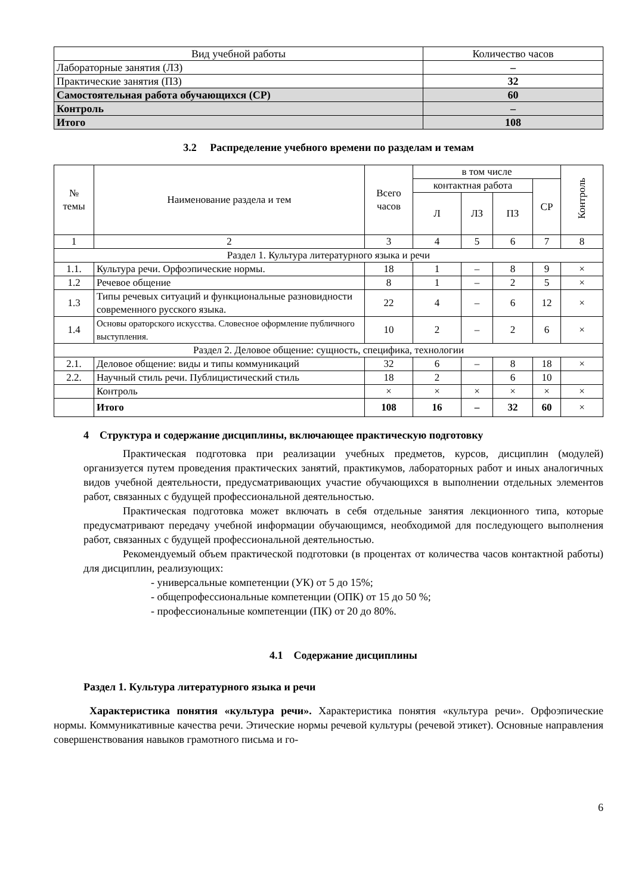| Вид учебной работы | Количество часов |
| Лабораторные занятия (ЛЗ) | – |
| Практические занятия (ПЗ) | 32 |
| Самостоятельная работа обучающихся (СР) | 60 |
| Контроль | – |
| Итого | 108 |
3.2 Распределение учебного времени по разделам и темам
| № темы | Наименование раздела и тем | Всего часов | в том числе | | | | Контроль |
| --- | --- | --- | --- | --- | --- | --- | --- |
| | | | контактная работа | | | СР | |
| | | | Л | ЛЗ | ПЗ | | |
| 1 | 2 | 3 | 4 | 5 | 6 | 7 | 8 |
| Раздел 1. Культура литературного языка и речи | | | | | | | |
| 1.1. | Культура речи. Орфоэпические нормы. | 18 | 1 | – | 8 | 9 | × |
| 1.2 | Речевое общение | 8 | 1 | – | 2 | 5 | × |
| 1.3 | Типы речевых ситуаций и функциональные разновидности современного русского языка. | 22 | 4 | – | 6 | 12 | × |
| 1.4 | Основы ораторского искусства. Словесное оформление публичного выступления. | 10 | 2 | – | 2 | 6 | × |
| Раздел 2. Деловое общение: сущность, специфика, технологии | | | | | | | |
| 2.1. | Деловое общение: виды и типы коммуникаций | 32 | 6 | – | 8 | 18 | × |
| 2.2. | Научный стиль речи. Публицистический стиль | 18 | 2 | | 6 | 10 | |
| | Контроль | × | × | × | × | × | × |
| | Итого | 108 | 16 | – | 32 | 60 | × |
4 Структура и содержание дисциплины, включающее практическую подготовку
Практическая подготовка при реализации учебных предметов, курсов, дисциплин (модулей) организуется путем проведения практических занятий, практикумов, лабораторных работ и иных аналогичных видов учебной деятельности, предусматривающих участие обучающихся в выполнении отдельных элементов работ, связанных с будущей профессиональной деятельностью.
Практическая подготовка может включать в себя отдельные занятия лекционного типа, которые предусматривают передачу учебной информации обучающимся, необходимой для последующего выполнения работ, связанных с будущей профессиональной деятельностью.
Рекомендуемый объем практической подготовки (в процентах от количества часов контактной работы) для дисциплин, реализующих:
- универсальные компетенции (УК) от 5 до 15%;
- общепрофессиональные компетенции (ОПК) от 15 до 50 %;
- профессиональные компетенции (ПК) от 20 до 80%.
4.1 Содержание дисциплины
Раздел 1. Культура литературного языка и речи
Характеристика понятия «культура речи». Характеристика понятия «культура речи». Орфоэпические нормы. Коммуникативные качества речи. Этические нормы речевой культуры (речевой этикет). Основные направления совершенствования навыков грамотного письма и го-
6